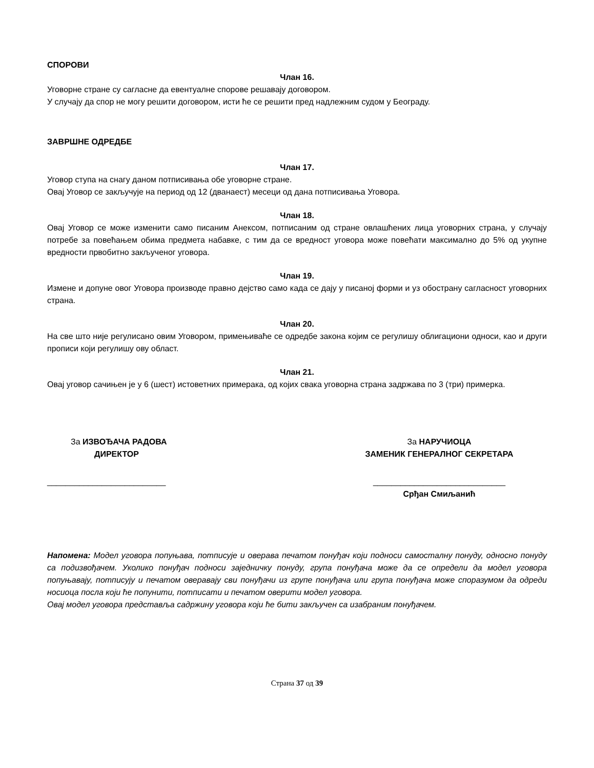СПОРОВИ
Члан 16.
Уговорне стране су сагласне да евентуалне спорове решавају договором.
У случају да спор не могу решити договором, исти ће се решити пред надлежним судом у Београду.
ЗАВРШНЕ ОДРЕДБЕ
Члан 17.
Уговор ступа на снагу даном потписивања обе уговорне стране.
Овај Уговор се закључује на период од 12 (дванаест) месеци од дана потписивања Уговора.
Члан 18.
Овај Уговор се може изменити само писаним Анексом, потписаним од стране овлашћених лица уговорних страна, у случају потребе за повећањем обима предмета набавке, с тим да се вредност уговора може повећати максимално до 5% од укупне вредности првобитно закљученог уговора.
Члан 19.
Измене и допуне овог Уговора производе правно дејство само када се дају у писаној форми и уз обострану сагласност уговорних страна.
Члан 20.
На све што није регулисано овим Уговором, примењиваће се одредбе закона којим се регулишу облигациони односи, као и други прописи који регулишу ову област.
Члан 21.
Овај уговор сачињен је у 6 (шест) истоветних примерака, од којих свака уговорна страна задржава по 3 (три) примерка.
За ИЗВОЂАЧА РАДОВА
ДИРЕКТОР
__________________________
За НАРУЧИОЦА
ЗАМЕНИК ГЕНЕРАЛНОГ СЕКРЕТАРА
_____________________________
Срђан Смиљанић
Напомена: Модел уговора попуњава, потписује и оверава печатом понуђач који подноси самосталну понуду, односно понуду са подизвођачем. Уколико понуђач подноси заједничку понуду, група понуђача може да се определи да модел уговора попуњавају, потписују и печатом оверавају сви понуђачи из групе понуђача или група понуђача може споразумом да одреди носиоца посла који ће попунити, потписати и печатом оверити модел уговора.
Овај модел уговора представља садржину уговора који ће бити закључен са изабраним понуђачем.
Страна 37 од 39